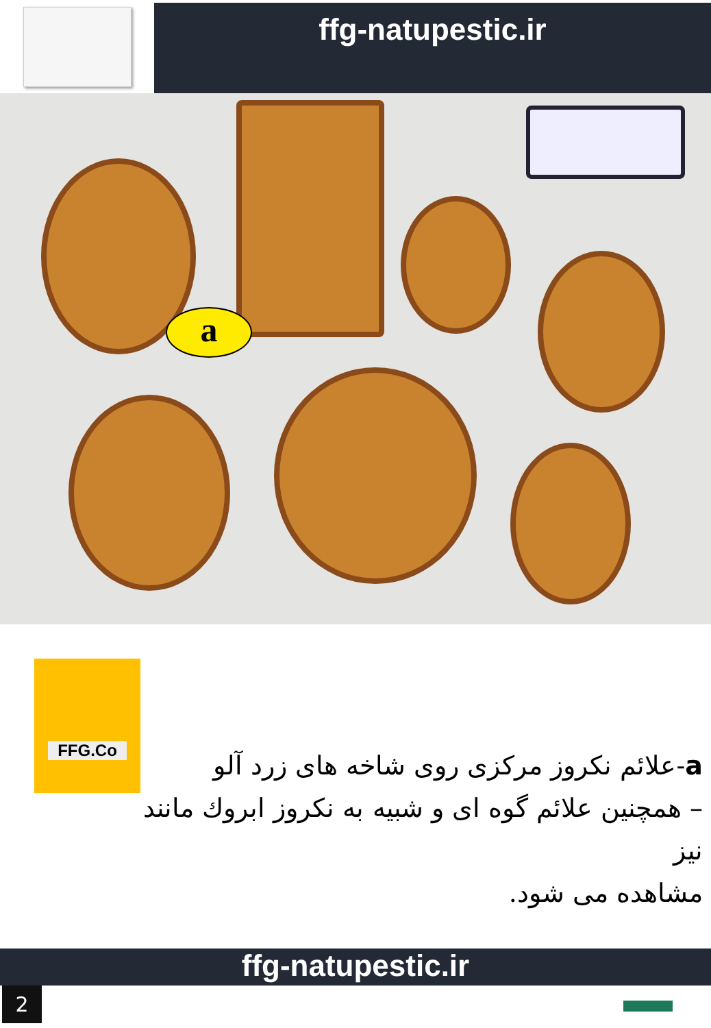ffg-natupestic.ir
a
FFG.Co
a-علائم نکروز مرکزی روی شاخه های زرد آلو
– همچنین علائم گوه ای و شبیه به نکروز ابروك مانند نیز
مشاهده می شود.
ffg-natupestic.ir
2